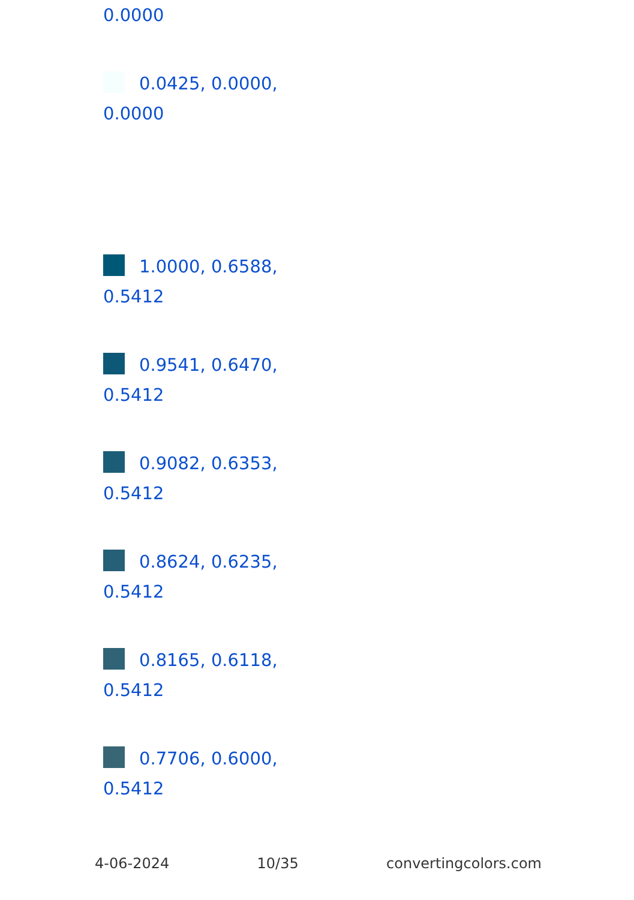0.0000
0.0425, 0.0000, 0.0000
1.0000, 0.6588, 0.5412
0.9541, 0.6470, 0.5412
0.9082, 0.6353, 0.5412
0.8624, 0.6235, 0.5412
0.8165, 0.6118, 0.5412
0.7706, 0.6000, 0.5412
4-06-2024 10/35 convertingcolors.com